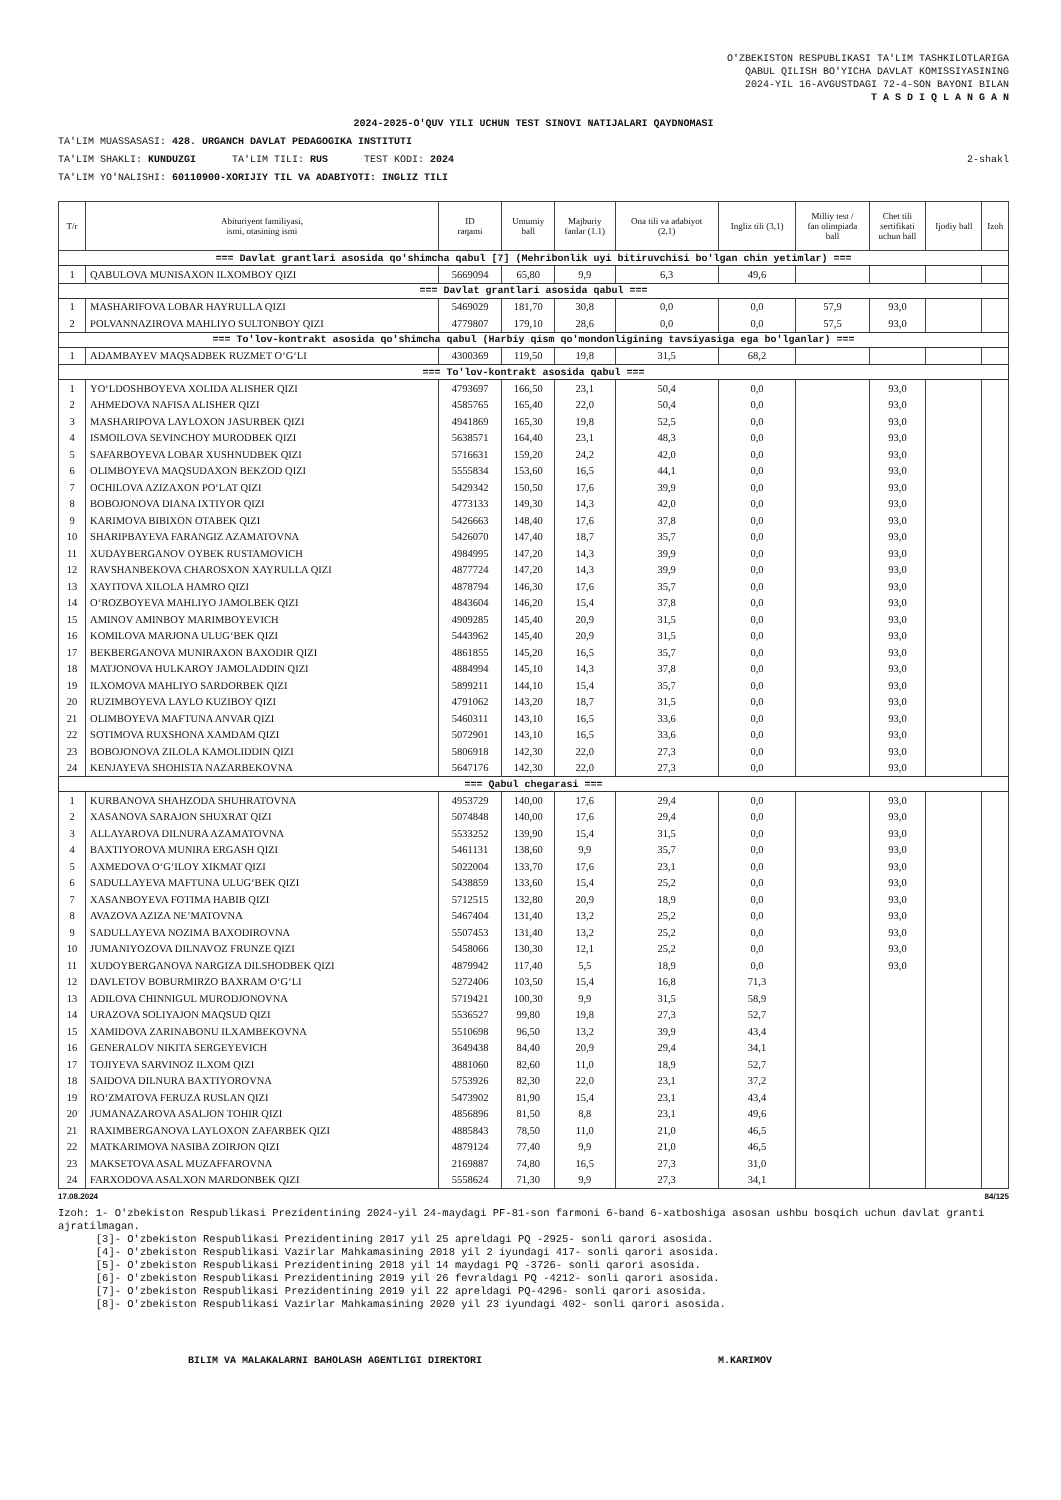O'ZBEKISTON RESPUBLIKASI TA'LIM TASHKILOTLARIGA
QABUL QILISH BO'YICHA DAVLAT KOMISSIYASINING
2024-YIL 16-AVGUSTDAGI 72-4-SON BAYONI BILAN
T A S D I Q L A N G A N
2024-2025-O'QUV YILI UCHUN TEST SINOVI NATIJALARI QAYDNOMASI
TA'LIM MUASSASASI: 428. URGANCH DAVLAT PEDAGOGIKA INSTITUTI
TA'LIM SHAKLI: KUNDUZGI TA'LIM TILI: RUS TEST KODI: 2024 2-shakl
TA'LIM YO'NALISHI: 60110900-XORIJIY TIL VA ADABIYOTI: INGLIZ TILI
| T/r | Abituriyent familiyasi, ismi, otasining ismi | ID raqami | Umumiy ball | Majburiy fanlar (1.1) | Ona tili va adabiyot (2,1) | Ingliz tili (3,1) | Milliy test / fan olimpiada ball | Chet tili sertifikati uchun ball | Ijodiy ball | Izoh |
| --- | --- | --- | --- | --- | --- | --- | --- | --- | --- | --- |
| === Davlat grantlari asosida qo'shimcha qabul [7] (Mehribonlik uyi bitiruvchisi bo'lgan chin yetimlar) === | | | | | | | | | | |
| 1 | QABULOVA MUNISAXON ILXOMBOY QIZI | 5669094 | 65,80 | 9,9 | 6,3 | 49,6 | | | | |
| === Davlat grantlari asosida qabul === | | | | | | | | | | |
| 1 | MASHARIFOVA LOBAR HAYRULLA QIZI | 5469029 | 181,70 | 30,8 | 0,0 | 0,0 | 57,9 | 93,0 | | |
| 2 | POLVANNAZIROVA MAHLIYO SULTONBOY QIZI | 4779807 | 179,10 | 28,6 | 0,0 | 0,0 | 57,5 | 93,0 | | |
| === To'lov-kontrakt asosida qo'shimcha qabul (Harbiy qism qo'mondonligining tavsiyasiga ega bo'lganlar) === | | | | | | | | | | |
| 1 | ADAMBAYEV MAQSADBEK RUZMET O‘G‘LI | 4300369 | 119,50 | 19,8 | 31,5 | 68,2 | | | | |
| === To'lov-kontrakt asosida qabul === | | | | | | | | | | |
| 1 | YO‘LDOSHBOYEVA XOLIDA ALISHER QIZI | 4793697 | 166,50 | 23,1 | 50,4 | 0,0 | | 93,0 | | |
| 2 | AHMEDOVA NAFISA ALISHER QIZI | 4585765 | 165,40 | 22,0 | 50,4 | 0,0 | | 93,0 | | |
| 3 | MASHARIPOVA LAYLOXON JASURBEK QIZI | 4941869 | 165,30 | 19,8 | 52,5 | 0,0 | | 93,0 | | |
| 4 | ISMOILOVA SEVINCHOY MURODBEK QIZI | 5638571 | 164,40 | 23,1 | 48,3 | 0,0 | | 93,0 | | |
| 5 | SAFARBOYEVA LOBAR XUSHNUDBEK QIZI | 5716631 | 159,20 | 24,2 | 42,0 | 0,0 | | 93,0 | | |
| 6 | OLIMBOYEVA MAQSUDAXON BEKZOD QIZI | 5555834 | 153,60 | 16,5 | 44,1 | 0,0 | | 93,0 | | |
| 7 | OCHILOVA AZIZAXON PO‘LAT QIZI | 5429342 | 150,50 | 17,6 | 39,9 | 0,0 | | 93,0 | | |
| 8 | BOBOJONOVA DIANA IXTIYOR QIZI | 4773133 | 149,30 | 14,3 | 42,0 | 0,0 | | 93,0 | | |
| 9 | KARIMOVA BIBIXON OTABEK QIZI | 5426663 | 148,40 | 17,6 | 37,8 | 0,0 | | 93,0 | | |
| 10 | SHARIPBAYEVA FARANGIZ AZAMATOVNA | 5426070 | 147,40 | 18,7 | 35,7 | 0,0 | | 93,0 | | |
| 11 | XUDAYBERGANOV OYBEK RUSTAMOVICH | 4984995 | 147,20 | 14,3 | 39,9 | 0,0 | | 93,0 | | |
| 12 | RAVSHANBEKOVA CHAROSXON XAYRULLA QIZI | 4877724 | 147,20 | 14,3 | 39,9 | 0,0 | | 93,0 | | |
| 13 | XAYITOVA XILOLA HAMRO QIZI | 4878794 | 146,30 | 17,6 | 35,7 | 0,0 | | 93,0 | | |
| 14 | O‘ROZBOYEVA MAHLIYO JAMOLBEK QIZI | 4843604 | 146,20 | 15,4 | 37,8 | 0,0 | | 93,0 | | |
| 15 | AMINOV AMINBOY MARIMBOYEVICH | 4909285 | 145,40 | 20,9 | 31,5 | 0,0 | | 93,0 | | |
| 16 | KOMILOVA MARJONA ULUG‘BEK QIZI | 5443962 | 145,40 | 20,9 | 31,5 | 0,0 | | 93,0 | | |
| 17 | BEKBERGANOVA MUNIRAXON BAXODIR QIZI | 4861855 | 145,20 | 16,5 | 35,7 | 0,0 | | 93,0 | | |
| 18 | MATJONOVA HULKAROY JAMOLADDIN QIZI | 4884994 | 145,10 | 14,3 | 37,8 | 0,0 | | 93,0 | | |
| 19 | ILXOMOVA MAHLIYO SARDORBEK QIZI | 5899211 | 144,10 | 15,4 | 35,7 | 0,0 | | 93,0 | | |
| 20 | RUZIMBOYEVA LAYLO KUZIBOY QIZI | 4791062 | 143,20 | 18,7 | 31,5 | 0,0 | | 93,0 | | |
| 21 | OLIMBOYEVA MAFTUNA ANVAR QIZI | 5460311 | 143,10 | 16,5 | 33,6 | 0,0 | | 93,0 | | |
| 22 | SOTIMOVA RUXSHONA XAMDAM QIZI | 5072901 | 143,10 | 16,5 | 33,6 | 0,0 | | 93,0 | | |
| 23 | BOBOJONOVA ZILOLA KAMOLIDDIN QIZI | 5806918 | 142,30 | 22,0 | 27,3 | 0,0 | | 93,0 | | |
| 24 | KENJAYEVA SHOHISTA NAZARBEKOVNA | 5647176 | 142,30 | 22,0 | 27,3 | 0,0 | | 93,0 | | |
| === Qabul chegarasi === | | | | | | | | | | |
| 1 | KURBANOVA SHAHZODA SHUHRATOVNA | 4953729 | 140,00 | 17,6 | 29,4 | 0,0 | | 93,0 | | |
| 2 | XASANOVA SARAJON SHUXRAT QIZI | 5074848 | 140,00 | 17,6 | 29,4 | 0,0 | | 93,0 | | |
| 3 | ALLAYAROVA DILNURA AZAMATOVNA | 5533252 | 139,90 | 15,4 | 31,5 | 0,0 | | 93,0 | | |
| 4 | BAXTIYOROVA MUNIRA ERGASH QIZI | 5461131 | 138,60 | 9,9 | 35,7 | 0,0 | | 93,0 | | |
| 5 | AXMEDOVA O‘G‘ILOY XIKMAT QIZI | 5022004 | 133,70 | 17,6 | 23,1 | 0,0 | | 93,0 | | |
| 6 | SADULLAYEVA MAFTUNA ULUG‘BEK QIZI | 5438859 | 133,60 | 15,4 | 25,2 | 0,0 | | 93,0 | | |
| 7 | XASANBOYEVA FOTIMA HABIB QIZI | 5712515 | 132,80 | 20,9 | 18,9 | 0,0 | | 93,0 | | |
| 8 | AVAZOVA AZIZA NE’MATOVNA | 5467404 | 131,40 | 13,2 | 25,2 | 0,0 | | 93,0 | | |
| 9 | SADULLAYEVA NOZIMA BAXODIROVNA | 5507453 | 131,40 | 13,2 | 25,2 | 0,0 | | 93,0 | | |
| 10 | JUMANIYOZOVA DILNAVOZ FRUNZE QIZI | 5458066 | 130,30 | 12,1 | 25,2 | 0,0 | | 93,0 | | |
| 11 | XUDOYBERGANOVA NARGIZA DILSHODBEK QIZI | 4879942 | 117,40 | 5,5 | 18,9 | 0,0 | | 93,0 | | |
| 12 | DAVLETOV BOBURMIRZO BAXRAM O‘G‘LI | 5272406 | 103,50 | 15,4 | 16,8 | 71,3 | | | | |
| 13 | ADILOVA CHINNIGUL MURODJONOVNA | 5719421 | 100,30 | 9,9 | 31,5 | 58,9 | | | | |
| 14 | URAZOVA SOLIYAJON MAQSUD QIZI | 5536527 | 99,80 | 19,8 | 27,3 | 52,7 | | | | |
| 15 | XAMIDOVA ZARINABONU ILXAMBEKOVNA | 5510698 | 96,50 | 13,2 | 39,9 | 43,4 | | | | |
| 16 | GENERALOV NIKITA SERGEYEVICH | 3649438 | 84,40 | 20,9 | 29,4 | 34,1 | | | | |
| 17 | TOJIYEVA SARVINOZ ILXOM QIZI | 4881060 | 82,60 | 11,0 | 18,9 | 52,7 | | | | |
| 18 | SAIDOVA DILNURA BAXTIYOROVNA | 5753926 | 82,30 | 22,0 | 23,1 | 37,2 | | | | |
| 19 | RO‘ZMATOVA FERUZA RUSLAN QIZI | 5473902 | 81,90 | 15,4 | 23,1 | 43,4 | | | | |
| 20 | JUMANAZAROVA ASALJON TOHIR QIZI | 4856896 | 81,50 | 8,8 | 23,1 | 49,6 | | | | |
| 21 | RAXIMBERGANOVA LAYLOXON ZAFARBEK QIZI | 4885843 | 78,50 | 11,0 | 21,0 | 46,5 | | | | |
| 22 | MATKARIMOVA NASIBA ZOIRJON QIZI | 4879124 | 77,40 | 9,9 | 21,0 | 46,5 | | | | |
| 23 | MAKSETOVA ASAL MUZAFFAROVNA | 2169887 | 74,80 | 16,5 | 27,3 | 31,0 | | | | |
| 24 | FARXODOVA ASALXON MARDONBEK QIZI | 5558624 | 71,30 | 9,9 | 27,3 | 34,1 | | | | |
17.08.2024 84/125
Izoh: 1- O'zbekiston Respublikasi Prezidentining 2024-yil 24-maydagi PF-81-son farmoni 6-band 6-xatboshiga asosan ushbu bosqich uchun davlat granti ajratilmagan.
[3]- O'zbekiston Respublikasi Prezidentining 2017 yil 25 apreldagi PQ -2925- sonli qarori asosida.
[4]- O'zbekiston Respublikasi Vazirlar Mahkamasining 2018 yil 2 iyundagi 417- sonli qarori asosida.
[5]- O'zbekiston Respublikasi Prezidentining 2018 yil 14 maydagi PQ -3726- sonli qarori asosida.
[6]- O'zbekiston Respublikasi Prezidentining 2019 yil 26 fevraldagi PQ -4212- sonli qarori asosida.
[7]- O'zbekiston Respublikasi Prezidentining 2019 yil 22 apreldagi PQ-4296- sonli qarori asosida.
[8]- O'zbekiston Respublikasi Vazirlar Mahkamasining 2020 yil 23 iyundagi 402- sonli qarori asosida.
BILIM VA MALAKALARNI BAHOLASH AGENTLIGI DIREKTORI M.KARIMOV